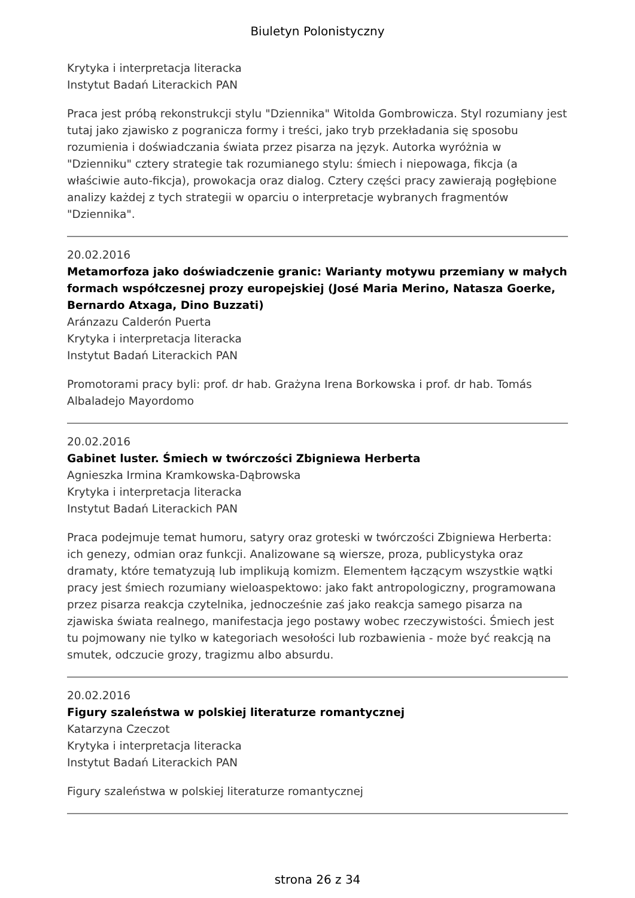Biuletyn Polonistyczny
Krytyka i interpretacja literacka
Instytut Badań Literackich PAN
Praca jest próbą rekonstrukcji stylu "Dziennika" Witolda Gombrowicza. Styl rozumiany jest tutaj jako zjawisko z pogranicza formy i treści, jako tryb przekładania się sposobu rozumienia i doświadczania świata przez pisarza na język. Autorka wyróżnia w "Dzienniku" cztery strategie tak rozumianego stylu: śmiech i niepowaga, fikcja (a właściwie auto-fikcja), prowokacja oraz dialog. Cztery części pracy zawierają pogłębione analizy każdej z tych strategii w oparciu o interpretacje wybranych fragmentów "Dziennika".
20.02.2016
Metamorfoza jako doświadczenie granic: Warianty motywu przemiany w małych formach współczesnej prozy europejskiej (José Maria Merino, Natasza Goerke, Bernardo Atxaga, Dino Buzzati)
Aránzazu Calderón Puerta
Krytyka i interpretacja literacka
Instytut Badań Literackich PAN
Promotorami pracy byli: prof. dr hab. Grażyna Irena Borkowska i prof. dr hab. Tomás Albaladejo Mayordomo
20.02.2016
Gabinet luster. Śmiech w twórczości Zbigniewa Herberta
Agnieszka Irmina Kramkowska-Dąbrowska
Krytyka i interpretacja literacka
Instytut Badań Literackich PAN
Praca podejmuje temat humoru, satyry oraz groteski w twórczości Zbigniewa Herberta: ich genezy, odmian oraz funkcji. Analizowane są wiersze, proza, publicystyka oraz dramaty, które tematyzują lub implikują komizm. Elementem łączącym wszystkie wątki pracy jest śmiech rozumiany wieloaspektowo: jako fakt antropologiczny, programowana przez pisarza reakcja czytelnika, jednocześnie zaś jako reakcja samego pisarza na zjawiska świata realnego, manifestacja jego postawy wobec rzeczywistości. Śmiech jest tu pojmowany nie tylko w kategoriach wesołości lub rozbawienia - może być reakcją na smutek, odczucie grozy, tragizmu albo absurdu.
20.02.2016
Figury szaleństwa w polskiej literaturze romantycznej
Katarzyna Czeczot
Krytyka i interpretacja literacka
Instytut Badań Literackich PAN
Figury szaleństwa w polskiej literaturze romantycznej
strona 26 z 34